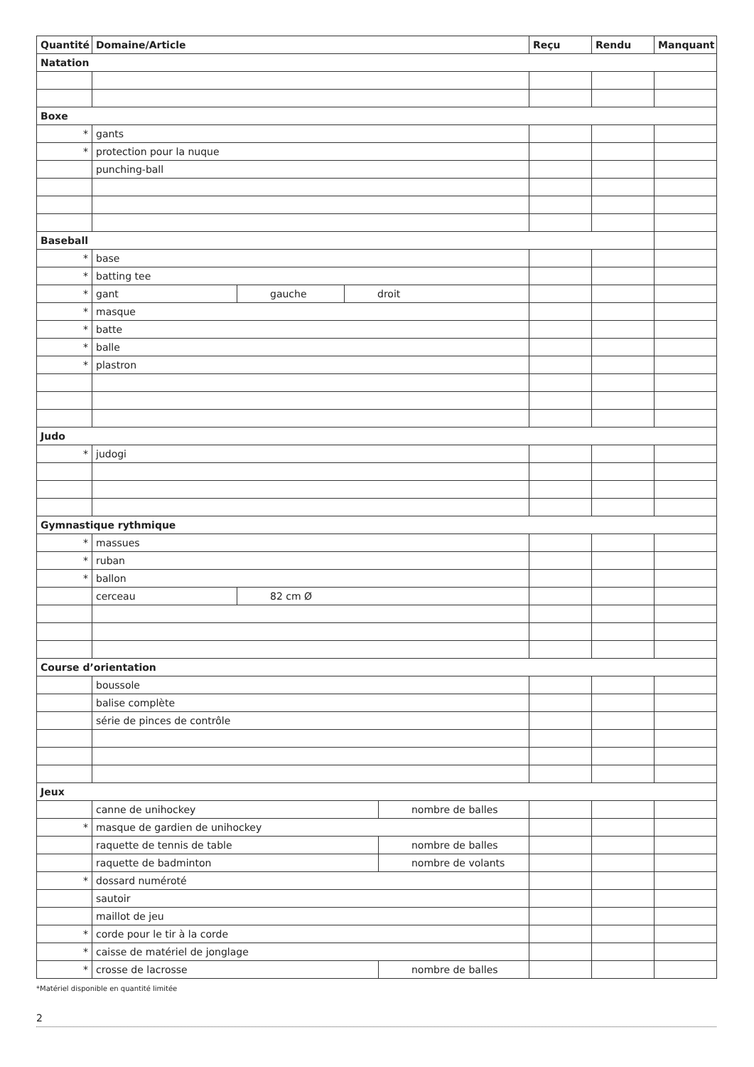| Quantité | Domaine/Article | | | | Reçu | Rendu | Manquant |
| --- | --- | --- | --- | --- | --- | --- | --- |
| Natation | | | | | | | |
| Boxe | | | | | | | |
| * | gants | | | | | | |
| * | protection pour la nuque | | | | | | |
| | punching-ball | | | | | | |
| Baseball | | | | | | | |
| * | base | | | | | | |
| * | batting tee | | | | | | |
| * | gant | gauche | droit | | | | |
| * | masque | | | | | | |
| * | batte | | | | | | |
| * | balle | | | | | | |
| * | plastron | | | | | | |
| Judo | | | | | | | |
| * | judogi | | | | | | |
| Gymnastique rythmique | | | | | | | |
| * | massues | | | | | | |
| * | ruban | | | | | | |
| * | ballon | | | | | | |
| | cerceau | 82 cm Ø | | | | | |
| Course d’orientation | | | | | | | |
| | boussole | | | | | | |
| | balise complète | | | | | | |
| | série de pinces de contrôle | | | | | | |
| Jeux | | | | | | | |
| | canne de unihockey | | | nombre de balles | | | |
| * | masque de gardien de unihockey | | | | | | |
| | raquette de tennis de table | | | nombre de balles | | | |
| | raquette de badminton | | | nombre de volants | | | |
| * | dossard numéroté | | | | | | |
| | sautoir | | | | | | |
| | maillot de jeu | | | | | | |
| * | corde pour le tir à la corde | | | | | | |
| * | caisse de matériel de jonglage | | | | | | |
| * | crosse de lacrosse | | | nombre de balles | | | |
*Matériel disponible en quantité limitée
2